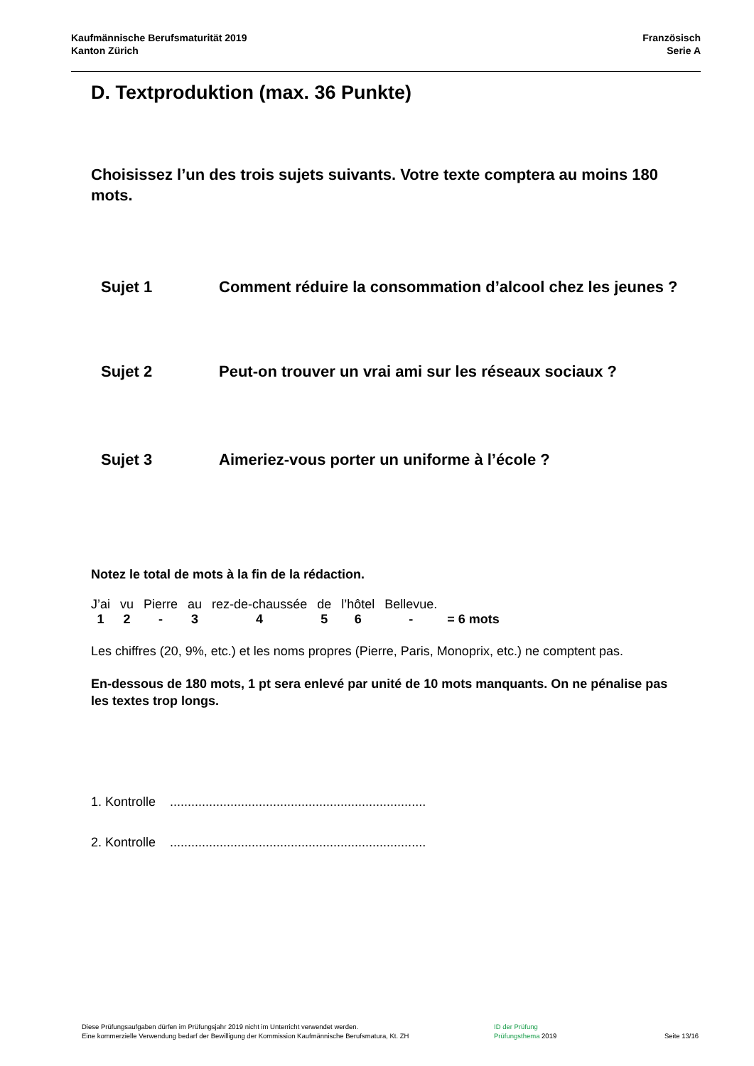Kaufmännische Berufsmaturität 2019
Kanton Zürich
Französisch
Serie A
D. Textproduktion (max. 36 Punkte)
Choisissez l’un des trois sujets suivants. Votre texte comptera au moins 180 mots.
Sujet 1 Comment réduire la consommation d’alcool chez les jeunes ?
Sujet 2 Peut-on trouver un vrai ami sur les réseaux sociaux ?
Sujet 3 Aimeriez-vous porter un uniforme à l’école ?
Notez le total de mots à la fin de la rédaction.
| J’ai | vu | Pierre | au | rez-de-chaussée | de | l’hôtel | Bellevue. | |
| 1 | 2 | - | 3 | 4 | 5 | 6 | - | = 6 mots |
Les chiffres (20, 9%, etc.) et les noms propres (Pierre, Paris, Monoprix, etc.) ne comptent pas.
En-dessous de 180 mots, 1 pt sera enlevé par unité de 10 mots manquants. On ne pénalise pas les textes trop longs.
1. Kontrolle ........................................................................
2. Kontrolle ........................................................................
Diese Prüfungsaufgaben dürfen im Prüfungsjahr 2019 nicht im Unterricht verwendet werden.
Eine kommerzielle Verwendung bedarf der Bewilligung der Kommission Kaufmännische Berufsmatura, Kt. ZH
ID der Prüfung
Prüfungsthema 2019
Seite 13/16